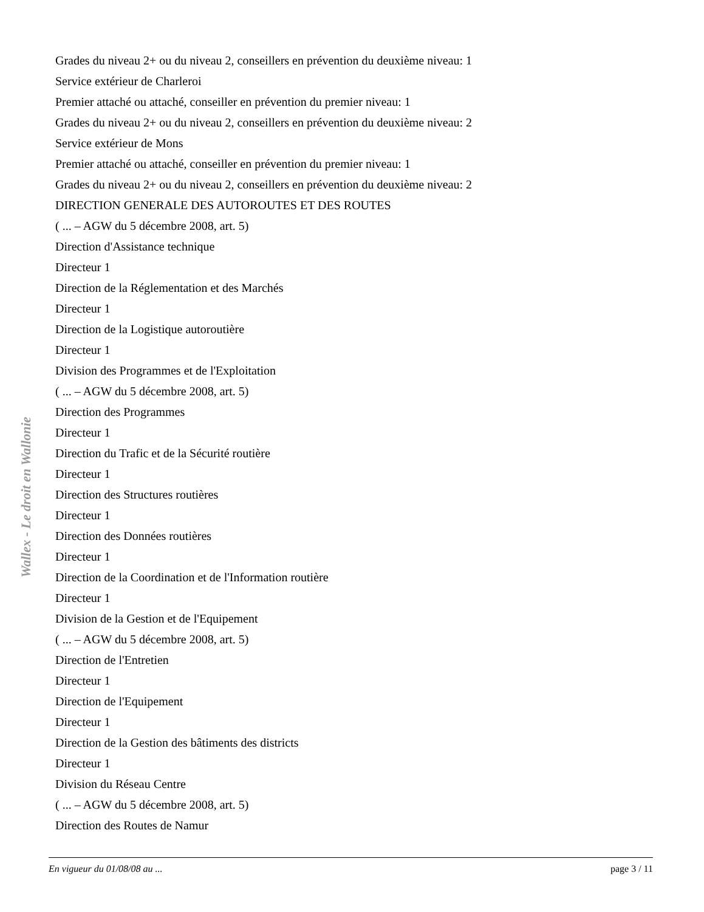Grades du niveau 2+ ou du niveau 2, conseillers en prévention du deuxième niveau: 1
Service extérieur de Charleroi
Premier attaché ou attaché, conseiller en prévention du premier niveau: 1
Grades du niveau 2+ ou du niveau 2, conseillers en prévention du deuxième niveau: 2
Service extérieur de Mons
Premier attaché ou attaché, conseiller en prévention du premier niveau: 1
Grades du niveau 2+ ou du niveau 2, conseillers en prévention du deuxième niveau: 2
DIRECTION GENERALE DES AUTOROUTES ET DES ROUTES
( ... – AGW du 5 décembre 2008, art. 5)
Direction d'Assistance technique
Directeur 1
Direction de la Réglementation et des Marchés
Directeur 1
Direction de la Logistique autoroutière
Directeur 1
Division des Programmes et de l'Exploitation
( ... – AGW du 5 décembre 2008, art. 5)
Direction des Programmes
Directeur 1
Direction du Trafic et de la Sécurité routière
Directeur 1
Direction des Structures routières
Directeur 1
Direction des Données routières
Directeur 1
Direction de la Coordination et de l'Information routière
Directeur 1
Division de la Gestion et de l'Equipement
( ... – AGW du 5 décembre 2008, art. 5)
Direction de l'Entretien
Directeur 1
Direction de l'Equipement
Directeur 1
Direction de la Gestion des bâtiments des districts
Directeur 1
Division du Réseau Centre
( ... – AGW du 5 décembre 2008, art. 5)
Direction des Routes de Namur
Wallex - Le droit en Wallonie
En vigueur du 01/08/08 au ... page 3 / 11